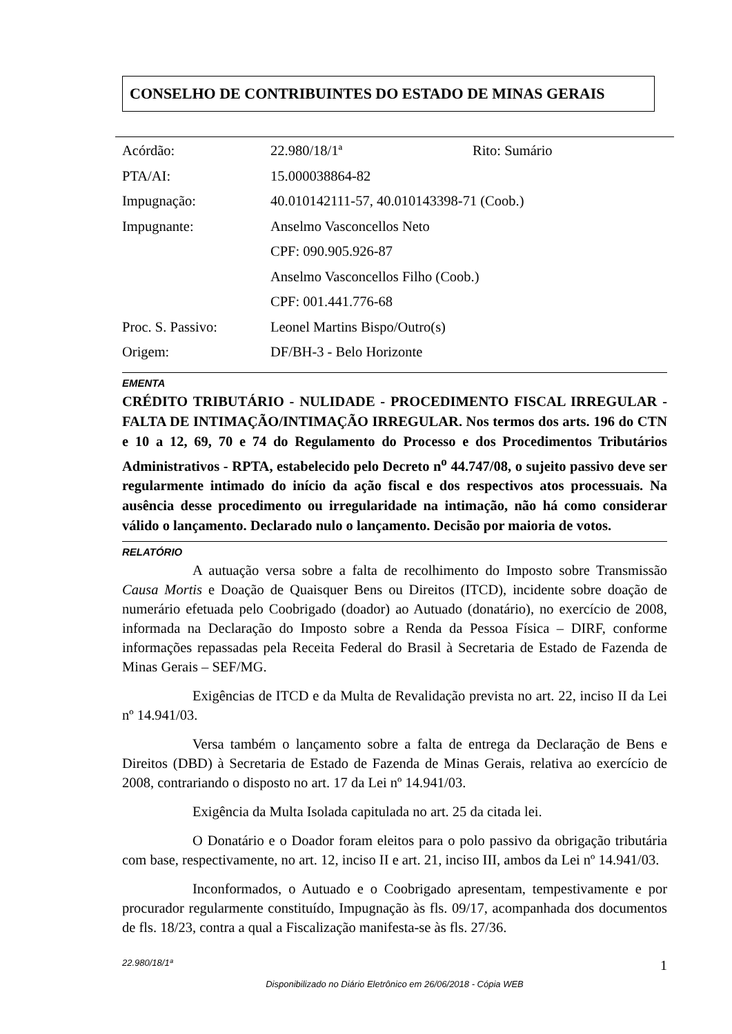CONSELHO DE CONTRIBUINTES DO ESTADO DE MINAS GERAIS
| Acórdão: | 22.980/18/1ª | Rito: Sumário |
| PTA/AI: | 15.000038864-82 | |
| Impugnação: | 40.010142111-57, 40.010143398-71 (Coob.) | |
| Impugnante: | Anselmo Vasconcellos Neto | |
| | CPF: 090.905.926-87 | |
| | Anselmo Vasconcellos Filho (Coob.) | |
| | CPF: 001.441.776-68 | |
| Proc. S. Passivo: | Leonel Martins Bispo/Outro(s) | |
| Origem: | DF/BH-3 - Belo Horizonte | |
EMENTA
CRÉDITO TRIBUTÁRIO - NULIDADE - PROCEDIMENTO FISCAL IRREGULAR - FALTA DE INTIMAÇÃO/INTIMAÇÃO IRREGULAR. Nos termos dos arts. 196 do CTN e 10 a 12, 69, 70 e 74 do Regulamento do Processo e dos Procedimentos Tributários Administrativos - RPTA, estabelecido pelo Decreto n<sup>o</sup> 44.747/08, o sujeito passivo deve ser regularmente intimado do início da ação fiscal e dos respectivos atos processuais. Na ausência desse procedimento ou irregularidade na intimação, não há como considerar válido o lançamento. Declarado nulo o lançamento. Decisão por maioria de votos.
RELATÓRIO
A autuação versa sobre a falta de recolhimento do Imposto sobre Transmissão Causa Mortis e Doação de Quaisquer Bens ou Direitos (ITCD), incidente sobre doação de numerário efetuada pelo Coobrigado (doador) ao Autuado (donatário), no exercício de 2008, informada na Declaração do Imposto sobre a Renda da Pessoa Física – DIRF, conforme informações repassadas pela Receita Federal do Brasil à Secretaria de Estado de Fazenda de Minas Gerais – SEF/MG.
Exigências de ITCD e da Multa de Revalidação prevista no art. 22, inciso II da Lei nº 14.941/03.
Versa também o lançamento sobre a falta de entrega da Declaração de Bens e Direitos (DBD) à Secretaria de Estado de Fazenda de Minas Gerais, relativa ao exercício de 2008, contrariando o disposto no art. 17 da Lei nº 14.941/03.
Exigência da Multa Isolada capitulada no art. 25 da citada lei.
O Donatário e o Doador foram eleitos para o polo passivo da obrigação tributária com base, respectivamente, no art. 12, inciso II e art. 21, inciso III, ambos da Lei nº 14.941/03.
Inconformados, o Autuado e o Coobrigado apresentam, tempestivamente e por procurador regularmente constituído, Impugnação às fls. 09/17, acompanhada dos documentos de fls. 18/23, contra a qual a Fiscalização manifesta-se às fls. 27/36.
22.980/18/1ª 1
Disponibilizado no Diário Eletrônico em 26/06/2018 - Cópia WEB